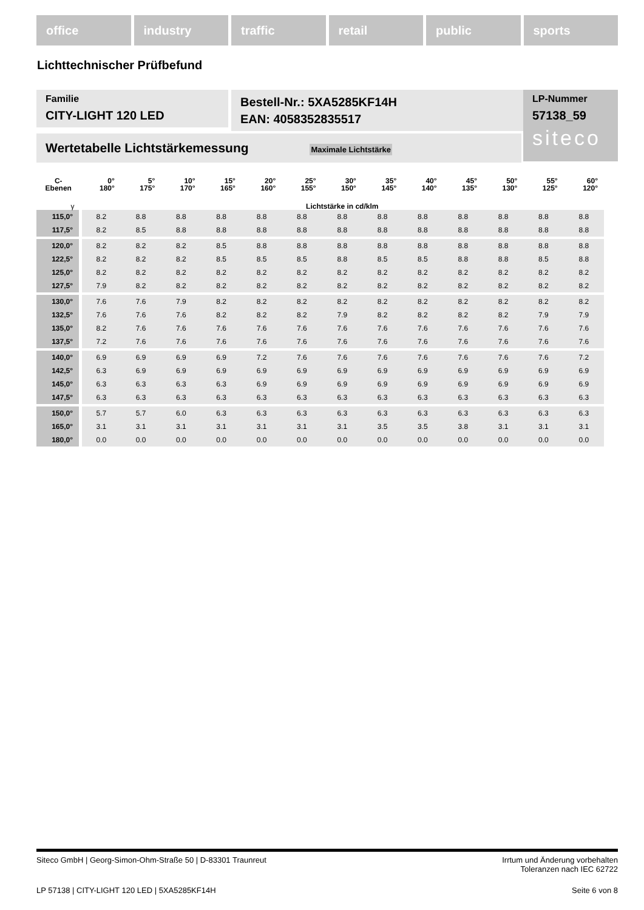office industry traffic retail public sports
Lichttechnischer Prüfbefund
Familie
CITY-LIGHT 120 LED
Bestell-Nr.: 5XA5285KF14H
EAN: 4058352835517
LP-Nummer
57138_59
siteco
Wertetabelle Lichtstärkemessung Maximale Lichtstärke
| C- Ebenen | 0° 180° | 5° 175° | 10° 170° | 15° 165° | 20° 160° | 25° 155° | 30° 150° | 35° 145° | 40° 140° | 45° 135° | 50° 130° | 55° 125° | 60° 120° |
| --- | --- | --- | --- | --- | --- | --- | --- | --- | --- | --- | --- | --- | --- |
| γ | Lichtstärke in cd/klm | | | | | | | | | | | | |
| 115,0° | 8.2 | 8.8 | 8.8 | 8.8 | 8.8 | 8.8 | 8.8 | 8.8 | 8.8 | 8.8 | 8.8 | 8.8 | 8.8 |
| 117,5° | 8.2 | 8.5 | 8.8 | 8.8 | 8.8 | 8.8 | 8.8 | 8.8 | 8.8 | 8.8 | 8.8 | 8.8 | 8.8 |
| 120,0° | 8.2 | 8.2 | 8.2 | 8.5 | 8.8 | 8.8 | 8.8 | 8.8 | 8.8 | 8.8 | 8.8 | 8.8 | 8.8 |
| 122,5° | 8.2 | 8.2 | 8.2 | 8.5 | 8.5 | 8.5 | 8.8 | 8.5 | 8.5 | 8.8 | 8.8 | 8.5 | 8.8 |
| 125,0° | 8.2 | 8.2 | 8.2 | 8.2 | 8.2 | 8.2 | 8.2 | 8.2 | 8.2 | 8.2 | 8.2 | 8.2 | 8.2 |
| 127,5° | 7.9 | 8.2 | 8.2 | 8.2 | 8.2 | 8.2 | 8.2 | 8.2 | 8.2 | 8.2 | 8.2 | 8.2 | 8.2 |
| 130,0° | 7.6 | 7.6 | 7.9 | 8.2 | 8.2 | 8.2 | 8.2 | 8.2 | 8.2 | 8.2 | 8.2 | 8.2 | 8.2 |
| 132,5° | 7.6 | 7.6 | 7.6 | 8.2 | 8.2 | 8.2 | 7.9 | 8.2 | 8.2 | 8.2 | 8.2 | 7.9 | 7.9 |
| 135,0° | 8.2 | 7.6 | 7.6 | 7.6 | 7.6 | 7.6 | 7.6 | 7.6 | 7.6 | 7.6 | 7.6 | 7.6 | 7.6 |
| 137,5° | 7.2 | 7.6 | 7.6 | 7.6 | 7.6 | 7.6 | 7.6 | 7.6 | 7.6 | 7.6 | 7.6 | 7.6 | 7.6 |
| 140,0° | 6.9 | 6.9 | 6.9 | 6.9 | 7.2 | 7.6 | 7.6 | 7.6 | 7.6 | 7.6 | 7.6 | 7.6 | 7.2 |
| 142,5° | 6.3 | 6.9 | 6.9 | 6.9 | 6.9 | 6.9 | 6.9 | 6.9 | 6.9 | 6.9 | 6.9 | 6.9 | 6.9 |
| 145,0° | 6.3 | 6.3 | 6.3 | 6.3 | 6.9 | 6.9 | 6.9 | 6.9 | 6.9 | 6.9 | 6.9 | 6.9 | 6.9 |
| 147,5° | 6.3 | 6.3 | 6.3 | 6.3 | 6.3 | 6.3 | 6.3 | 6.3 | 6.3 | 6.3 | 6.3 | 6.3 | 6.3 |
| 150,0° | 5.7 | 5.7 | 6.0 | 6.3 | 6.3 | 6.3 | 6.3 | 6.3 | 6.3 | 6.3 | 6.3 | 6.3 | 6.3 |
| 165,0° | 3.1 | 3.1 | 3.1 | 3.1 | 3.1 | 3.1 | 3.1 | 3.5 | 3.5 | 3.8 | 3.1 | 3.1 | 3.1 |
| 180,0° | 0.0 | 0.0 | 0.0 | 0.0 | 0.0 | 0.0 | 0.0 | 0.0 | 0.0 | 0.0 | 0.0 | 0.0 | 0.0 |
Siteco GmbH | Georg-Simon-Ohm-Straße 50 | D-83301 Traunreut Irrtum und Änderung vorbehalten
Toleranzen nach IEC 62722
LP 57138 | CITY-LIGHT 120 LED | 5XA5285KF14H Seite 6 von 8